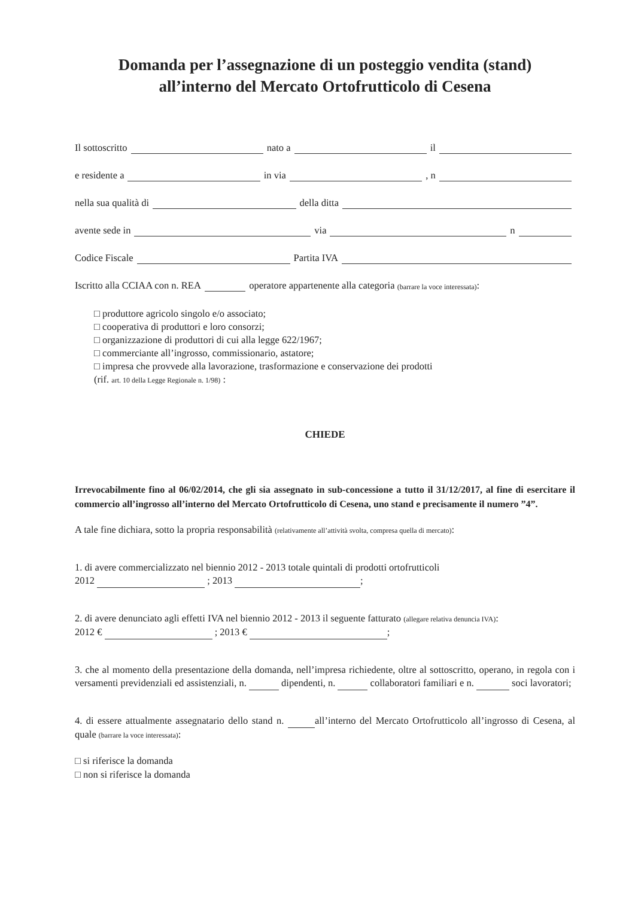Domanda per l’assegnazione di un posteggio vendita (stand)
all’interno del Mercato Ortofrutticolo di Cesena
Il sottoscritto nato a il
e residente a in via , n
nella sua qualità di della ditta
avente sede in via n
Codice Fiscale Partita IVA
Iscritto alla CCIAA con n. REA operatore appartenente alla categoria (barrare la voce interessata):
□ produttore agricolo singolo e/o associato;
□ cooperativa di produttori e loro consorzi;
□ organizzazione di produttori di cui alla legge 622/1967;
□ commerciante all’ingrosso, commissionario, astatore;
□ impresa che provvede alla lavorazione, trasformazione e conservazione dei prodotti
(rif. art. 10 della Legge Regionale n. 1/98) :
CHIEDE
Irrevocabilmente fino al 06/02/2014, che gli sia assegnato in sub-concessione a tutto il 31/12/2017, al fine di esercitare il commercio all’ingrosso all’interno del Mercato Ortofrutticolo di Cesena, uno stand e precisamente il numero ”4”.
A tale fine dichiara, sotto la propria responsabilità (relativamente all’attività svolta, compresa quella di mercato):
1. di avere commercializzato nel biennio 2012 - 2013 totale quintali di prodotti ortofrutticoli
2012 ; 2013 ;
2. di avere denunciato agli effetti IVA nel biennio 2012 - 2013 il seguente fatturato (allegare relativa denuncia IVA):
2012 € ; 2013 € ;
3. che al momento della presentazione della domanda, nell’impresa richiedente, oltre al sottoscritto, operano, in regola con i versamenti previdenziali ed assistenziali, n. dipendenti, n. collaboratori familiari e n. soci lavoratori;
4. di essere attualmente assegnatario dello stand n. all’interno del Mercato Ortofrutticolo all’ingrosso di Cesena, al quale (barrare la voce interessata):
□ si riferisce la domanda
□ non si riferisce la domanda